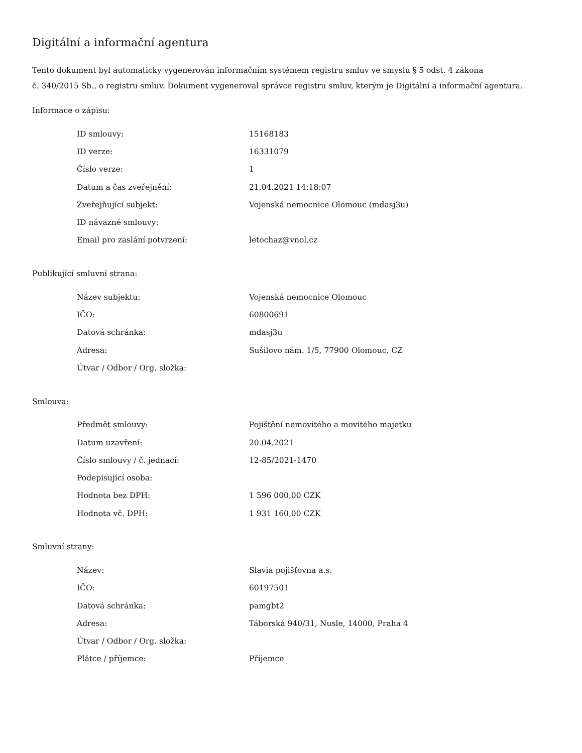Digitální a informační agentura
Tento dokument byl automaticky vygenerován informačním systémem registru smluv ve smyslu § 5 odst. 4 zákona
č. 340/2015 Sb., o registru smluv. Dokument vygeneroval správce registru smluv, kterým je Digitální a informační agentura.
Informace o zápisu:
| ID smlouvy: | 15168183 |
| ID verze: | 16331079 |
| Číslo verze: | 1 |
| Datum a čas zveřejnění: | 21.04.2021 14:18:07 |
| Zveřejňující subjekt: | Vojenská nemocnice Olomouc (mdasj3u) |
| ID návazné smlouvy: | |
| Email pro zaslání potvrzení: | letochaz@vnol.cz |
Publikující smluvní strana:
| Název subjektu: | Vojenská nemocnice Olomouc |
| IČO: | 60800691 |
| Datová schránka: | mdasj3u |
| Adresa: | Sušilovo nám. 1/5, 77900 Olomouc, CZ |
| Útvar / Odbor / Org. složka: | |
Smlouva:
| Předmět smlouvy: | Pojištění nemovitého a movitého majetku |
| Datum uzavření: | 20.04.2021 |
| Číslo smlouvy / č. jednací: | 12-85/2021-1470 |
| Podepisující osoba: | |
| Hodnota bez DPH: | 1 596 000,00 CZK |
| Hodnota vč. DPH: | 1 931 160,00 CZK |
Smluvní strany:
| Název: | Slavia pojišťovna a.s. |
| IČO: | 60197501 |
| Datová schránka: | pamgbt2 |
| Adresa: | Táborská 940/31, Nusle, 14000, Praha 4 |
| Útvar / Odbor / Org. složka: | |
| Plátce / příjemce: | Příjemce |